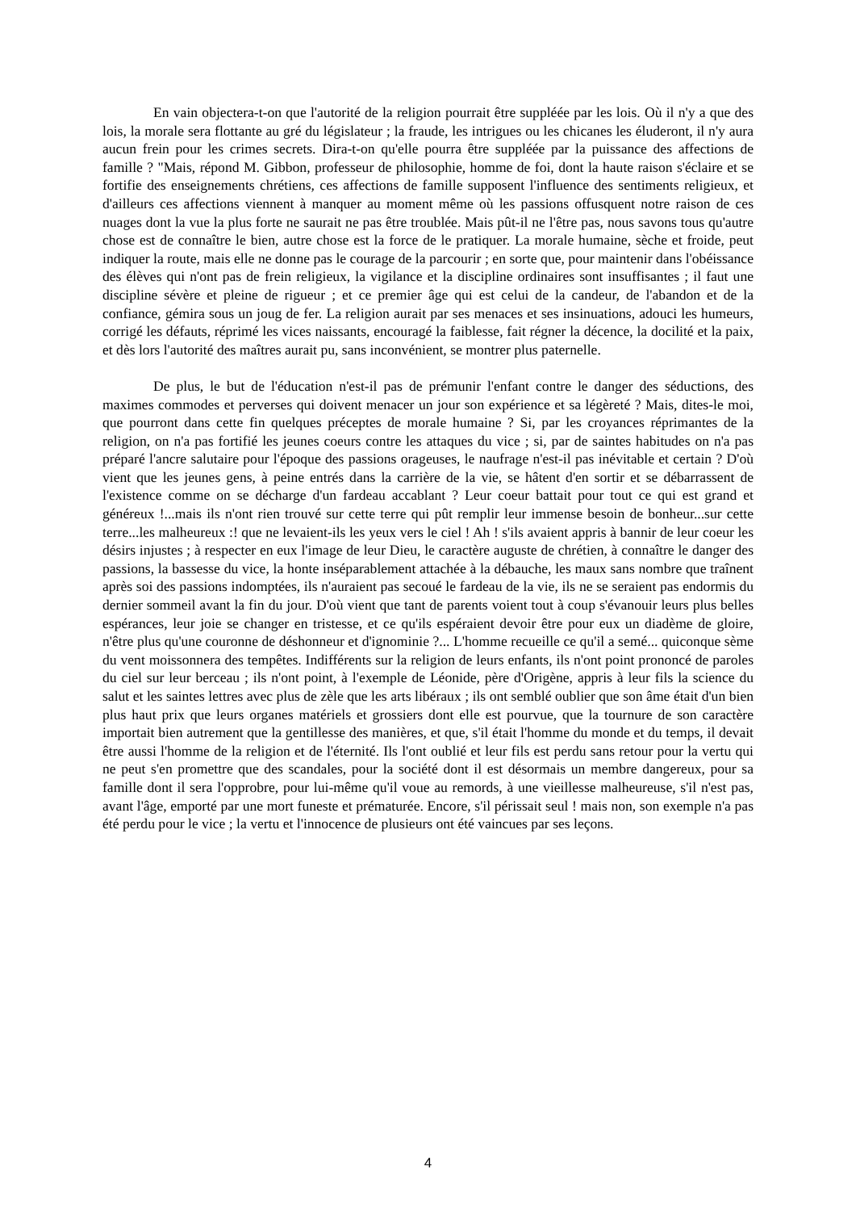En vain objectera-t-on que l'autorité de la religion pourrait être suppléée par les lois. Où il n'y a que des lois, la morale sera flottante au gré du législateur ; la fraude, les intrigues ou les chicanes les éluderont, il n'y aura aucun frein pour les crimes secrets. Dira-t-on qu'elle pourra être suppléée par la puissance des affections de famille ? "Mais, répond M. Gibbon, professeur de philosophie, homme de foi, dont la haute raison s'éclaire et se fortifie des enseignements chrétiens, ces affections de famille supposent l'influence des sentiments religieux, et d'ailleurs ces affections viennent à manquer au moment même où les passions offusquent notre raison de ces nuages dont la vue la plus forte ne saurait ne pas être troublée. Mais pût-il ne l'être pas, nous savons tous qu'autre chose est de connaître le bien, autre chose est la force de le pratiquer. La morale humaine, sèche et froide, peut indiquer la route, mais elle ne donne pas le courage de la parcourir ; en sorte que, pour maintenir dans l'obéissance des élèves qui n'ont pas de frein religieux, la vigilance et la discipline ordinaires sont insuffisantes ; il faut une discipline sévère et pleine de rigueur ; et ce premier âge qui est celui de la candeur, de l'abandon et de la confiance, gémira sous un joug de fer. La religion aurait par ses menaces et ses insinuations, adouci les humeurs, corrigé les défauts, réprimé les vices naissants, encouragé la faiblesse, fait régner la décence, la docilité et la paix, et dès lors l'autorité des maîtres aurait pu, sans inconvénient, se montrer plus paternelle.
De plus, le but de l'éducation n'est-il pas de prémunir l'enfant contre le danger des séductions, des maximes commodes et perverses qui doivent menacer un jour son expérience et sa légèreté ? Mais, dites-le moi, que pourront dans cette fin quelques préceptes de morale humaine ? Si, par les croyances réprimantes de la religion, on n'a pas fortifié les jeunes coeurs contre les attaques du vice ; si, par de saintes habitudes on n'a pas préparé l'ancre salutaire pour l'époque des passions orageuses, le naufrage n'est-il pas inévitable et certain ? D'où vient que les jeunes gens, à peine entrés dans la carrière de la vie, se hâtent d'en sortir et se débarrassent de l'existence comme on se décharge d'un fardeau accablant ? Leur coeur battait pour tout ce qui est grand et généreux !...mais ils n'ont rien trouvé sur cette terre qui pût remplir leur immense besoin de bonheur...sur cette terre...les malheureux :! que ne levaient-ils les yeux vers le ciel ! Ah ! s'ils avaient appris à bannir de leur coeur les désirs injustes ; à respecter en eux l'image de leur Dieu, le caractère auguste de chrétien, à connaître le danger des passions, la bassesse du vice, la honte inséparablement attachée à la débauche, les maux sans nombre que traînent après soi des passions indomptées, ils n'auraient pas secoué le fardeau de la vie, ils ne se seraient pas endormis du dernier sommeil avant la fin du jour. D'où vient que tant de parents voient tout à coup s'évanouir leurs plus belles espérances, leur joie se changer en tristesse, et ce qu'ils espéraient devoir être pour eux un diadème de gloire, n'être plus qu'une couronne de déshonneur et d'ignominie ?... L'homme recueille ce qu'il a semé... quiconque sème du vent moissonnera des tempêtes. Indifférents sur la religion de leurs enfants, ils n'ont point prononcé de paroles du ciel sur leur berceau ; ils n'ont point, à l'exemple de Léonide, père d'Origène, appris à leur fils la science du salut et les saintes lettres avec plus de zèle que les arts libéraux ; ils ont semblé oublier que son âme était d'un bien plus haut prix que leurs organes matériels et grossiers dont elle est pourvue, que la tournure de son caractère importait bien autrement que la gentillesse des manières, et que, s'il était l'homme du monde et du temps, il devait être aussi l'homme de la religion et de l'éternité. Ils l'ont oublié et leur fils est perdu sans retour pour la vertu qui ne peut s'en promettre que des scandales, pour la société dont il est désormais un membre dangereux, pour sa famille dont il sera l'opprobre, pour lui-même qu'il voue au remords, à une vieillesse malheureuse, s'il n'est pas, avant l'âge, emporté par une mort funeste et prématurée. Encore, s'il périssait seul ! mais non, son exemple n'a pas été perdu pour le vice ; la vertu et l'innocence de plusieurs ont été vaincues par ses leçons.
4